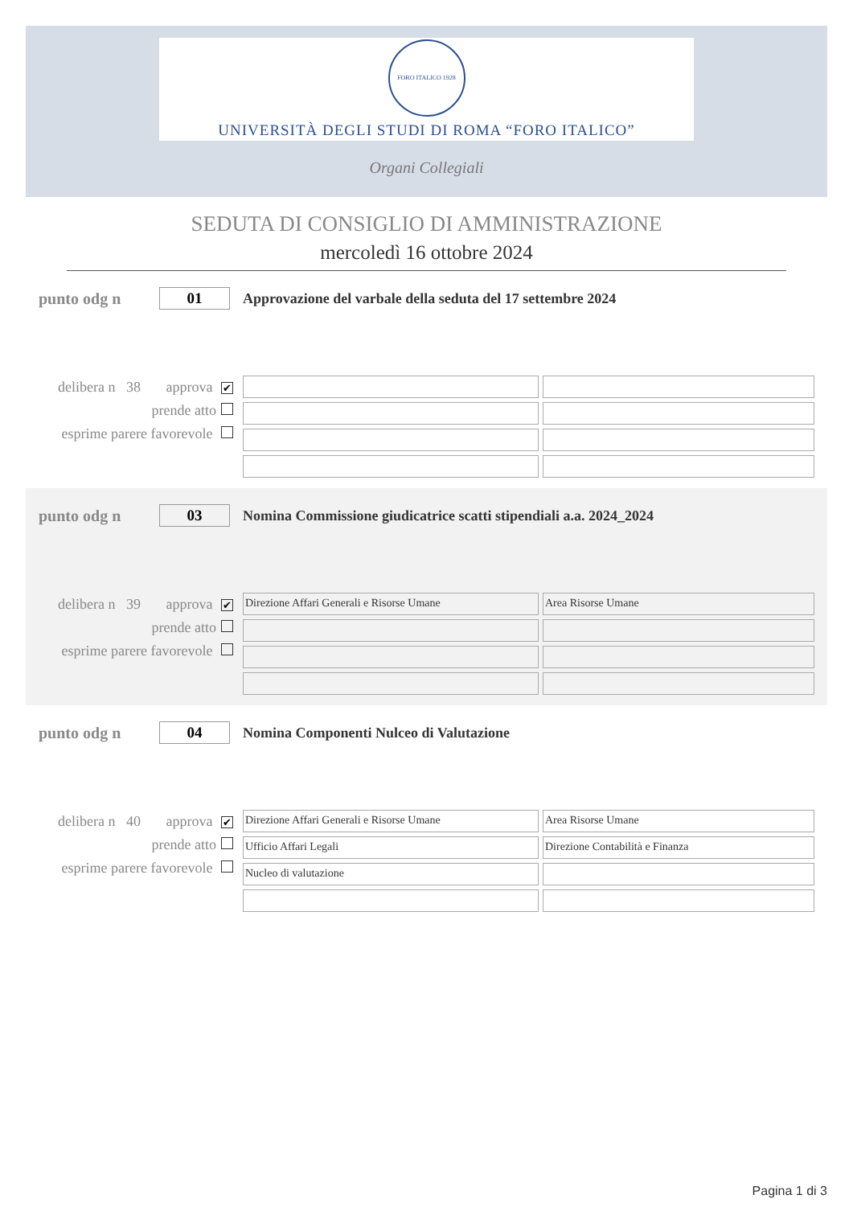FORO ITALICO 1928
UNIVERSITÀ DEGLI STUDI DI ROMA “FORO ITALICO”
Organi Collegiali
SEDUTA DI CONSIGLIO DI AMMINISTRAZIONE
mercoledì 16 ottobre 2024
punto odg n
01
Approvazione del varbale della seduta del 17 settembre 2024
delibera n 38 approva ✔
prende atto
esprime parere favorevole
punto odg n
03
Nomina Commissione giudicatrice scatti stipendiali a.a. 2024_2024
delibera n 39 approva ✔
prende atto
esprime parere favorevole
Direzione Affari Generali e Risorse Umane
Area Risorse Umane
punto odg n
04
Nomina Componenti Nulceo di Valutazione
delibera n 40 approva ✔
prende atto
esprime parere favorevole
Direzione Affari Generali e Risorse Umane
Area Risorse Umane
Ufficio Affari Legali
Direzione Contabilità e Finanza
Nucleo di valutazione
Pagina 1 di 3